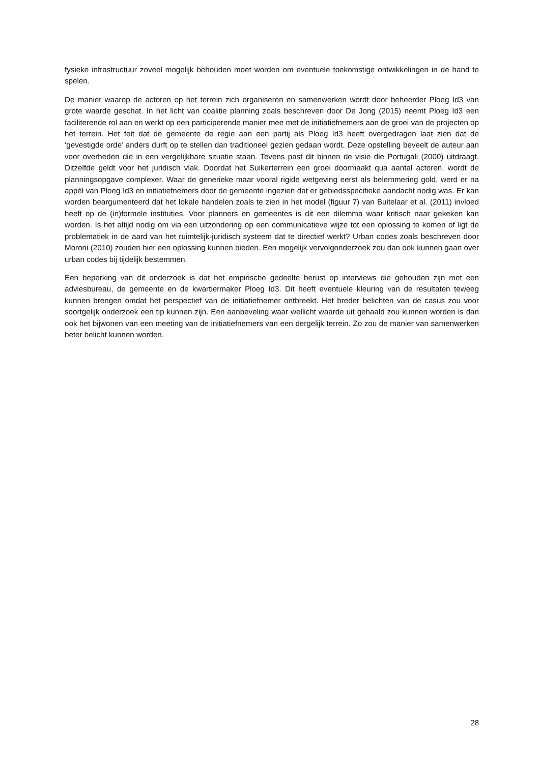fysieke infrastructuur zoveel mogelijk behouden moet worden om eventuele toekomstige ontwikkelingen in de hand te spelen.
De manier waarop de actoren op het terrein zich organiseren en samenwerken wordt door beheerder Ploeg Id3 van grote waarde geschat. In het licht van coalitie planning zoals beschreven door De Jong (2015) neemt Ploeg Id3 een faciliterende rol aan en werkt op een participerende manier mee met de initiatiefnemers aan de groei van de projecten op het terrein. Het feit dat de gemeente de regie aan een partij als Ploeg Id3 heeft overgedragen laat zien dat de ‘gevestigde orde’ anders durft op te stellen dan traditioneel gezien gedaan wordt. Deze opstelling beveelt de auteur aan voor overheden die in een vergelijkbare situatie staan. Tevens past dit binnen de visie die Portugali (2000) uitdraagt. Ditzelfde geldt voor het juridisch vlak. Doordat het Suikerterrein een groei doormaakt qua aantal actoren, wordt de planningsopgave complexer. Waar de generieke maar vooral rigide wetgeving eerst als belemmering gold, werd er na appèl van Ploeg Id3 en initiatiefnemers door de gemeente ingezien dat er gebiedsspecifieke aandacht nodig was. Er kan worden beargumenteerd dat het lokale handelen zoals te zien in het model (figuur 7) van Buitelaar et al. (2011) invloed heeft op de (in)formele instituties. Voor planners en gemeentes is dit een dilemma waar kritisch naar gekeken kan worden. Is het altijd nodig om via een uitzondering op een communicatieve wijze tot een oplossing te komen of ligt de problematiek in de aard van het ruimtelijk-juridisch systeem dat te directief werkt? Urban codes zoals beschreven door Moroni (2010) zouden hier een oplossing kunnen bieden. Een mogelijk vervolgonderzoek zou dan ook kunnen gaan over urban codes bij tijdelijk bestemmen.
Een beperking van dit onderzoek is dat het empirische gedeelte berust op interviews die gehouden zijn met een adviesbureau, de gemeente en de kwartiermaker Ploeg Id3. Dit heeft eventuele kleuring van de resultaten teweeg kunnen brengen omdat het perspectief van de initiatiefnemer ontbreekt. Het breder belichten van de casus zou voor soortgelijk onderzoek een tip kunnen zijn. Een aanbeveling waar wellicht waarde uit gehaald zou kunnen worden is dan ook het bijwonen van een meeting van de initiatiefnemers van een dergelijk terrein. Zo zou de manier van samenwerken beter belicht kunnen worden.
28